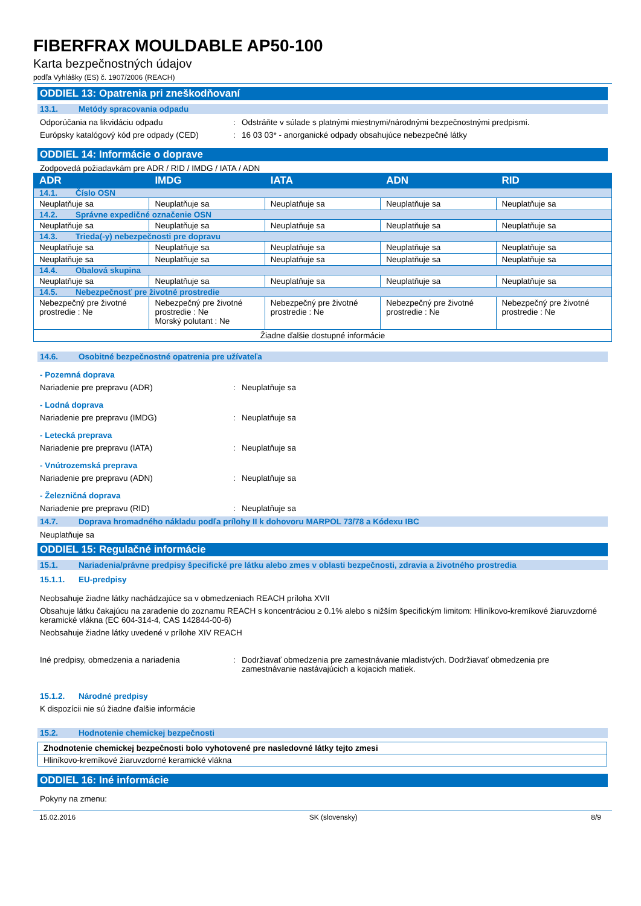FIBERFRAX MOULDABLE AP50-100
Karta bezpečnostných údajov
podľa Vyhlášky (ES) č. 1907/2006 (REACH)
ODDIEL 13: Opatrenia pri zneškodňovaní
13.1. Metódy spracovania odpadu
Odporúčania na likvidáciu odpadu : Odstráňte v súlade s platnými miestnymi/národnými bezpečnostnými predpismi.
Európsky katalógový kód pre odpady (CED)
: 16 03 03* - anorganické odpady obsahujúce nebezpečné látky
ODDIEL 14: Informácie o doprave
Zodpovedá požiadavkám pre ADR / RID / IMDG / IATA / ADN
| ADR | IMDG | IATA | ADN | RID |
| --- | --- | --- | --- | --- |
| 14.1. Číslo OSN | | | | |
| Neuplatňuje sa | Neuplatňuje sa | Neuplatňuje sa | Neuplatňuje sa | Neuplatňuje sa |
| 14.2. Správne expedičné označenie OSN | | | | |
| Neuplatňuje sa | Neuplatňuje sa | Neuplatňuje sa | Neuplatňuje sa | Neuplatňuje sa |
| 14.3. Trieda(-y) nebezpečnosti pre dopravu | | | | |
| Neuplatňuje sa | Neuplatňuje sa | Neuplatňuje sa | Neuplatňuje sa | Neuplatňuje sa |
| Neuplatňuje sa | Neuplatňuje sa | Neuplatňuje sa | Neuplatňuje sa | Neuplatňuje sa |
| 14.4. Obalová skupina | | | | |
| Neuplatňuje sa | Neuplatňuje sa | Neuplatňuje sa | Neuplatňuje sa | Neuplatňuje sa |
| 14.5. Nebezpečnosť pre životné prostredie | | | | |
| Nebezpečný pre životné prostredie : Ne | Nebezpečný pre životné prostredie : Ne Morský polutant : Ne | Nebezpečný pre životné prostredie : Ne | Nebezpečný pre životné prostredie : Ne | Nebezpečný pre životné prostredie : Ne |
| Žiadne ďalšie dostupné informácie | | | | |
14.6. Osobitné bezpečnostné opatrenia pre užívateľa
- Pozemná doprava
Nariadenie pre prepravu (ADR) : Neuplatňuje sa
- Lodná doprava
Nariadenie pre prepravu (IMDG) : Neuplatňuje sa
- Letecká preprava
Nariadenie pre prepravu (IATA) : Neuplatňuje sa
- Vnútrozemská preprava
Nariadenie pre prepravu (ADN) : Neuplatňuje sa
- Železničná doprava
Nariadenie pre prepravu (RID) : Neuplatňuje sa
14.7. Doprava hromadného nákladu podľa prílohy II k dohovoru MARPOL 73/78 a Kódexu IBC
Neuplatňuje sa
ODDIEL 15: Regulačné informácie
15.1. Nariadenia/právne predpisy špecifické pre látku alebo zmes v oblasti bezpečnosti, zdravia a životného prostredia
15.1.1. EU-predpisy
Neobsahuje žiadne látky nachádzajúce sa v obmedzeniach REACH príloha XVII
Obsahuje látku čakajúcu na zaradenie do zoznamu REACH s koncentráciou ≥ 0.1% alebo s nižším špecifickým limitom: Hliníkovo-kremíkové žiaruvzdorné keramické vlákna (EC 604-314-4, CAS 142844-00-6)
Neobsahuje žiadne látky uvedené v prílohe XIV REACH
Iné predpisy, obmedzenia a nariadenia : Dodržiavať obmedzenia pre zamestnávanie mladistvých. Dodržiavať obmedzenia pre zamestnávanie nastávajúcich a kojacich matiek.
15.1.2. Národné predpisy
K dispozícii nie sú žiadne ďalšie informácie
15.2. Hodnotenie chemickej bezpečnosti
| Zhodnotenie chemickej bezpečnosti bolo vyhotovené pre nasledovné látky tejto zmesi |
| Hliníkovo-kremíkové žiaruvzdorné keramické vlákna |
ODDIEL 16: Iné informácie
Pokyny na zmenu:
15.02.2016 SK (slovensky) 8/9